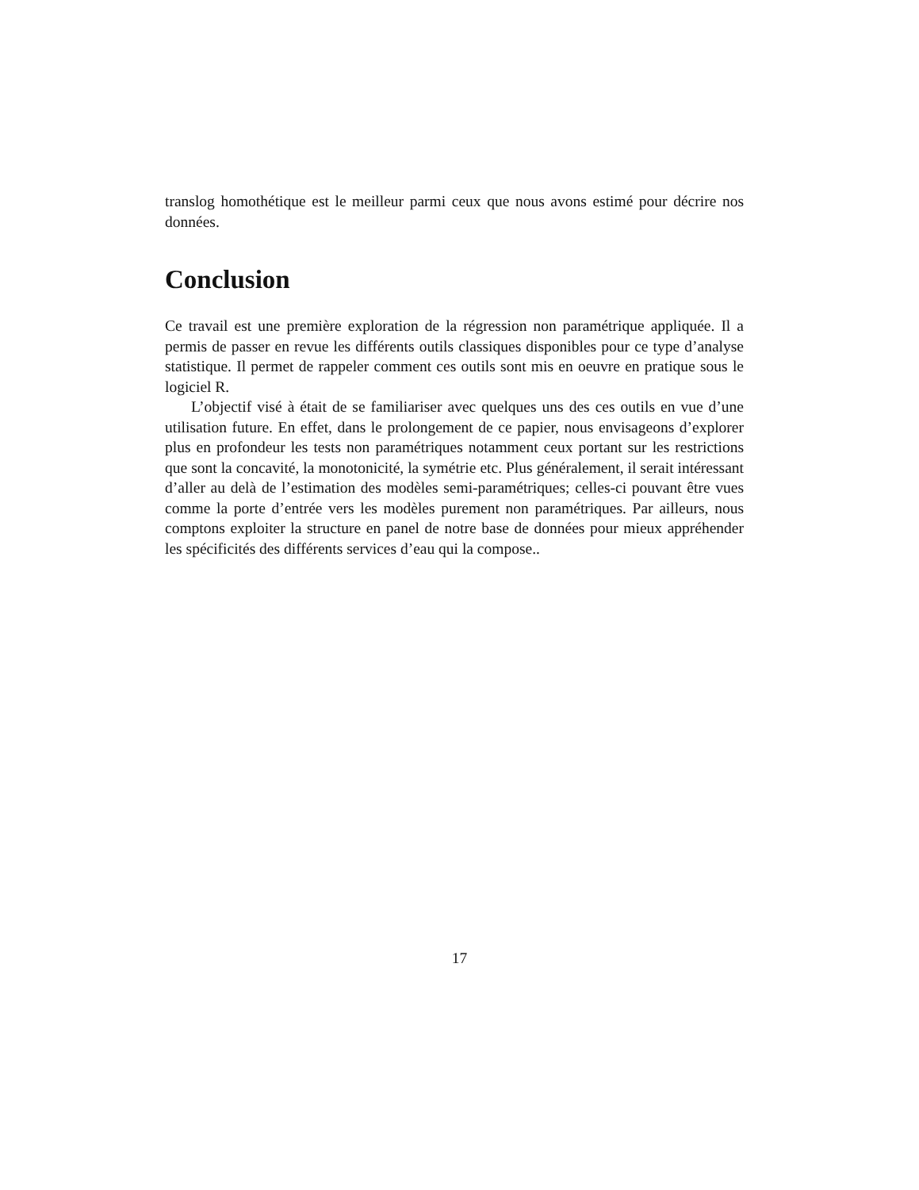translog homothétique est le meilleur parmi ceux que nous avons estimé pour décrire nos données.
Conclusion
Ce travail est une première exploration de la régression non paramétrique appliquée. Il a permis de passer en revue les différents outils classiques disponibles pour ce type d’analyse statistique. Il permet de rappeler comment ces outils sont mis en oeuvre en pratique sous le logiciel R.
L’objectif visé à était de se familiariser avec quelques uns des ces outils en vue d’une utilisation future. En effet, dans le prolongement de ce papier, nous envisageons d’explorer plus en profondeur les tests non paramétriques notamment ceux portant sur les restrictions que sont la concavité, la monotonicité, la symétrie etc. Plus généralement, il serait intéressant d’aller au delà de l’estimation des modèles semi-paramétriques; celles-ci pouvant être vues comme la porte d’entrée vers les modèles purement non paramétriques. Par ailleurs, nous comptons exploiter la structure en panel de notre base de données pour mieux appréhender les spécificités des différents services d’eau qui la compose..
17